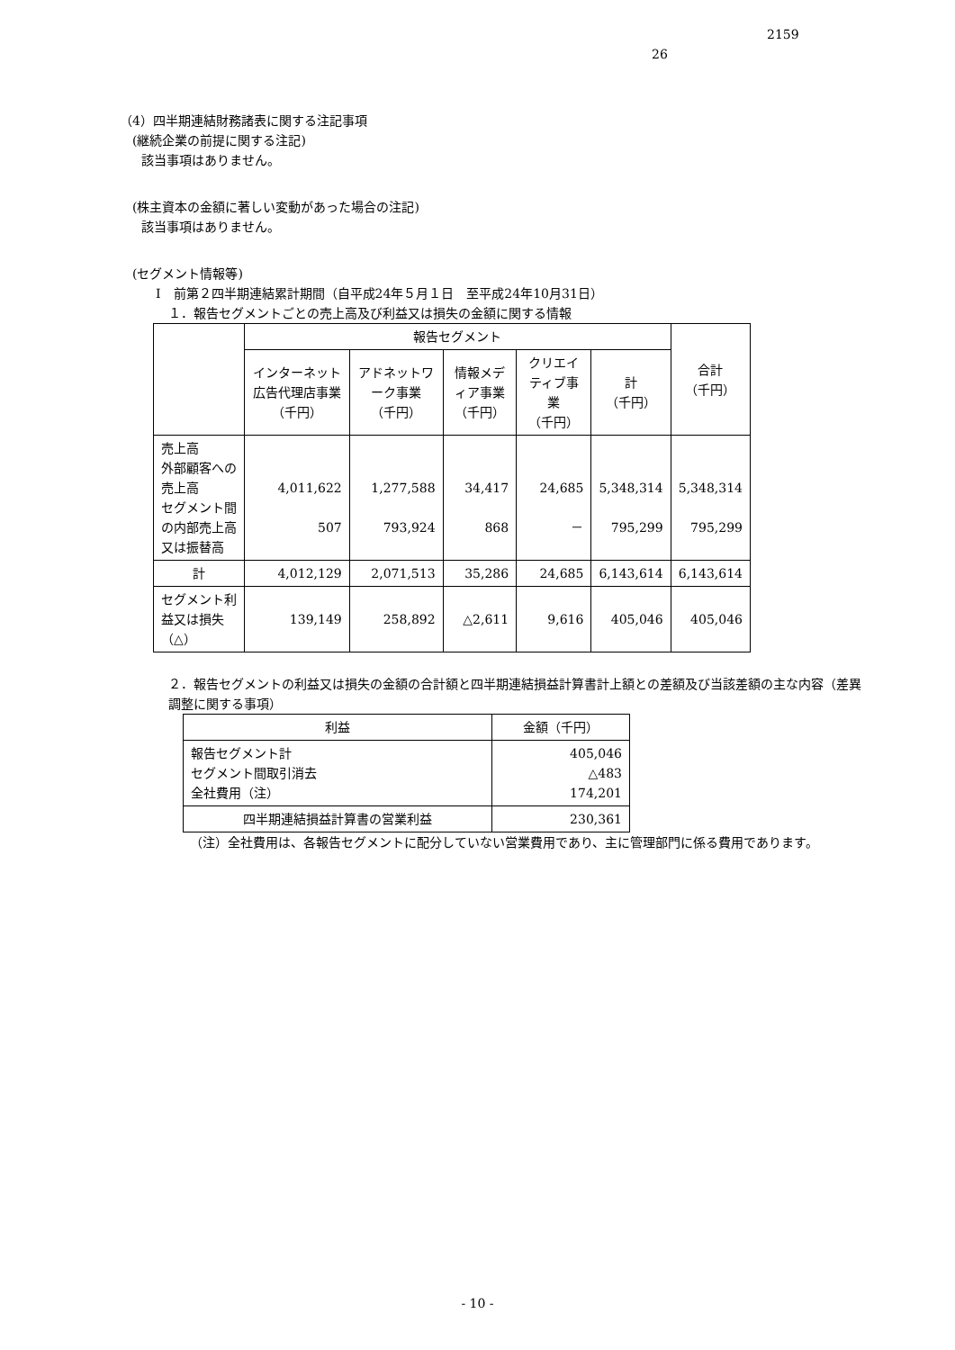2159
26
（4）四半期連結財務諸表に関する注記事項
(継続企業の前提に関する注記)
該当事項はありません。
(株主資本の金額に著しい変動があった場合の注記)
該当事項はありません。
(セグメント情報等)
Ⅰ　前第２四半期連結累計期間（自平成24年５月１日　至平成24年10月31日）
１．報告セグメントごとの売上高及び利益又は損失の金額に関する情報
| | 報告セグメント | | | | | 合計 （千円） |
| --- | --- | --- | --- | --- | --- | --- |
| | インターネット広告代理店事業 （千円） | アドネットワーク事業 （千円） | 情報メディア事業 （千円） | クリエイティブ事業 （千円） | 計 （千円） | |
| 売上高 外部顧客への売上高 セグメント間の内部売上高又は振替高 | 4,011,622 507 | 1,277,588 793,924 | 34,417 868 | 24,685 － | 5,348,314 795,299 | 5,348,314 795,299 |
| 計 | 4,012,129 | 2,071,513 | 35,286 | 24,685 | 6,143,614 | 6,143,614 |
| セグメント利益又は損失（△） | 139,149 | 258,892 | △2,611 | 9,616 | 405,046 | 405,046 |
２．報告セグメントの利益又は損失の金額の合計額と四半期連結損益計算書計上額との差額及び当該差額の主な内容（差異調整に関する事項）
| 利益 | 金額（千円） |
| --- | --- |
| 報告セグメント計 セグメント間取引消去 全社費用（注） | 405,046 △483 174,201 |
| 四半期連結損益計算書の営業利益 | 230,361 |
（注）全社費用は、各報告セグメントに配分していない営業費用であり、主に管理部門に係る費用であります。
- 10 -